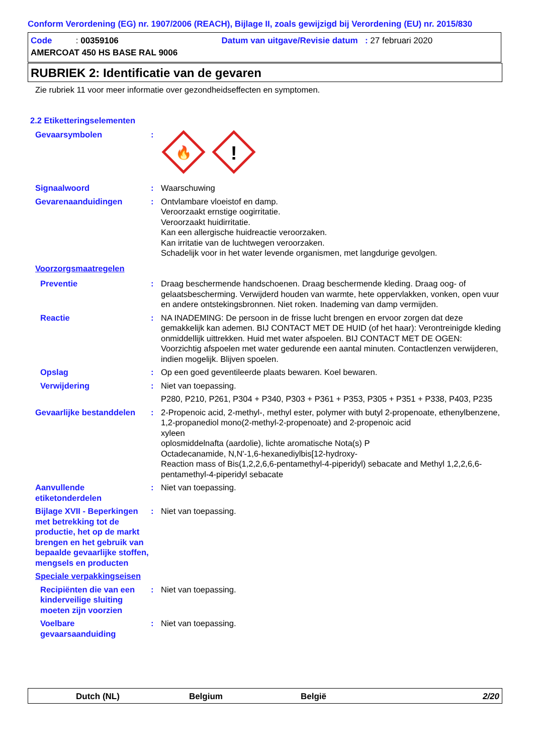Conform Verordening (EG) nr. 1907/2006 (REACH), Bijlage II, zoals gewijzigd bij Verordening (EU) nr. 2015/830
Code : 00359106 Datum van uitgave/Revisie datum : 27 februari 2020
AMERCOAT 450 HS BASE RAL 9006
RUBRIEK 2: Identificatie van de gevaren
Zie rubriek 11 voor meer informatie over gezondheidseffecten en symptomen.
2.2 Etiketteringselementen
Gevaarsymbolen :
🔥
!
Signaalwoord : Waarschuwing
Gevarenaanduidingen : Ontvlambare vloeistof en damp.
Veroorzaakt ernstige oogirritatie.
Veroorzaakt huidirritatie.
Kan een allergische huidreactie veroorzaken.
Kan irritatie van de luchtwegen veroorzaken.
Schadelijk voor in het water levende organismen, met langdurige gevolgen.
Voorzorgsmaatregelen
Preventie : Draag beschermende handschoenen. Draag beschermende kleding. Draag oog- of gelaatsbescherming. Verwijderd houden van warmte, hete oppervlakken, vonken, open vuur en andere ontstekingsbronnen. Niet roken. Inademing van damp vermijden.
Reactie : NA INADEMING: De persoon in de frisse lucht brengen en ervoor zorgen dat deze gemakkelijk kan ademen. BIJ CONTACT MET DE HUID (of het haar): Verontreinigde kleding onmiddellijk uittrekken. Huid met water afspoelen. BIJ CONTACT MET DE OGEN: Voorzichtig afspoelen met water gedurende een aantal minuten. Contactlenzen verwijderen, indien mogelijk. Blijven spoelen.
Opslag : Op een goed geventileerde plaats bewaren. Koel bewaren.
Verwijdering : Niet van toepassing.
P280, P210, P261, P304 + P340, P303 + P361 + P353, P305 + P351 + P338, P403, P235
Gevaarlijke bestanddelen : 2-Propenoic acid, 2-methyl-, methyl ester, polymer with butyl 2-propenoate, ethenylbenzene, 1,2-propanediol mono(2-methyl-2-propenoate) and 2-propenoic acid
xyleen
oplosmiddelnafta (aardolie), lichte aromatische Nota(s) P
Octadecanamide, N,N'-1,6-hexanediylbis[12-hydroxy-
Reaction mass of Bis(1,2,2,6,6-pentamethyl-4-piperidyl) sebacate and Methyl 1,2,2,6,6-pentamethyl-4-piperidyl sebacate
Aanvullende etiketonderdelen
: Niet van toepassing.
Bijlage XVII - Beperkingen met betrekking tot de productie, het op de markt brengen en het gebruik van bepaalde gevaarlijke stoffen, mengsels en producten
: Niet van toepassing.
Speciale verpakkingseisen
Recipiënten die van een kinderveilige sluiting moeten zijn voorzien
: Niet van toepassing.
Voelbare gevaarsaanduiding
: Niet van toepassing.
Dutch (NL) Belgium België 2/20